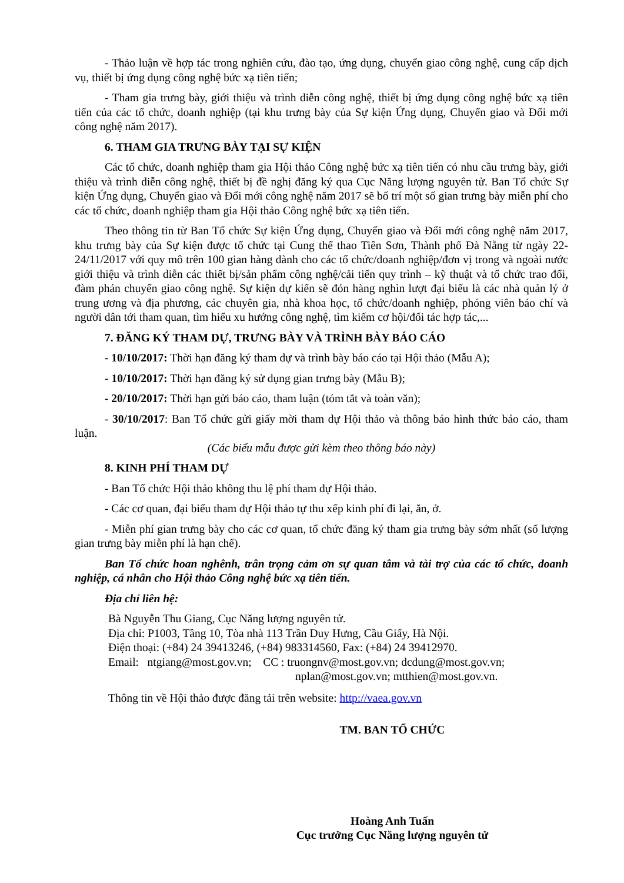- Thảo luận về hợp tác trong nghiên cứu, đào tạo, ứng dụng, chuyển giao công nghệ, cung cấp dịch vụ, thiết bị ứng dụng công nghệ bức xạ tiên tiến;
- Tham gia trưng bày, giới thiệu và trình diễn công nghệ, thiết bị ứng dụng công nghệ bức xạ tiên tiến của các tổ chức, doanh nghiệp (tại khu trưng bày của Sự kiện Ứng dụng, Chuyển giao và Đổi mới công nghệ năm 2017).
6. THAM GIA TRƯNG BÀY TẠI SỰ KIỆN
Các tổ chức, doanh nghiệp tham gia Hội thảo Công nghệ bức xạ tiên tiến có nhu cầu trưng bày, giới thiệu và trình diễn công nghệ, thiết bị đề nghị đăng ký qua Cục Năng lượng nguyên tử. Ban Tổ chức Sự kiện Ứng dụng, Chuyển giao và Đổi mới công nghệ năm 2017 sẽ bố trí một số gian trưng bày miễn phí cho các tổ chức, doanh nghiệp tham gia Hội thảo Công nghệ bức xạ tiên tiến.
Theo thông tin từ Ban Tổ chức Sự kiện Ứng dụng, Chuyển giao và Đổi mới công nghệ năm 2017, khu trưng bày của Sự kiện được tổ chức tại Cung thể thao Tiên Sơn, Thành phố Đà Nẵng từ ngày 22-24/11/2017 với quy mô trên 100 gian hàng dành cho các tổ chức/doanh nghiệp/đơn vị trong và ngoài nước giới thiệu và trình diễn các thiết bị/sản phẩm công nghệ/cải tiến quy trình – kỹ thuật và tổ chức trao đổi, đàm phán chuyển giao công nghệ. Sự kiện dự kiến sẽ đón hàng nghìn lượt đại biểu là các nhà quản lý ở trung ương và địa phương, các chuyên gia, nhà khoa học, tổ chức/doanh nghiệp, phóng viên báo chí và người dân tới tham quan, tìm hiểu xu hướng công nghệ, tìm kiếm cơ hội/đối tác hợp tác,...
7. ĐĂNG KÝ THAM DỰ, TRƯNG BÀY VÀ TRÌNH BÀY BÁO CÁO
- 10/10/2017: Thời hạn đăng ký tham dự và trình bày báo cáo tại Hội thảo (Mẫu A);
- 10/10/2017: Thời hạn đăng ký sử dụng gian trưng bày (Mẫu B);
- 20/10/2017: Thời hạn gửi báo cáo, tham luận (tóm tắt và toàn văn);
- 30/10/2017: Ban Tổ chức gửi giấy mời tham dự Hội thảo và thông báo hình thức báo cáo, tham luận.
(Các biểu mẫu được gửi kèm theo thông báo này)
8. KINH PHÍ THAM DỰ
- Ban Tổ chức Hội thảo không thu lệ phí tham dự Hội thảo.
- Các cơ quan, đại biểu tham dự Hội thảo tự thu xếp kinh phí đi lại, ăn, ở.
- Miễn phí gian trưng bày cho các cơ quan, tổ chức đăng ký tham gia trưng bày sớm nhất (số lượng gian trưng bày miễn phí là hạn chế).
Ban Tổ chức hoan nghênh, trân trọng cảm ơn sự quan tâm và tài trợ của các tổ chức, doanh nghiệp, cá nhân cho Hội thảo Công nghệ bức xạ tiên tiến.
Địa chỉ liên hệ:
Bà Nguyễn Thu Giang, Cục Năng lượng nguyên tử.
Địa chỉ: P1003, Tầng 10, Tòa nhà 113 Trần Duy Hưng, Cầu Giấy, Hà Nội.
Điện thoại: (+84) 24 39413246, (+84) 983314560, Fax: (+84) 24 39412970.
Email: ntgiang@most.gov.vn; CC : truongnv@most.gov.vn; dcdung@most.gov.vn;
nplan@most.gov.vn; mtthien@most.gov.vn.
Thông tin về Hội thảo được đăng tải trên website: http://vaea.gov.vn
TM. BAN TỔ CHỨC
Hoàng Anh Tuấn
Cục trưởng Cục Năng lượng nguyên tử